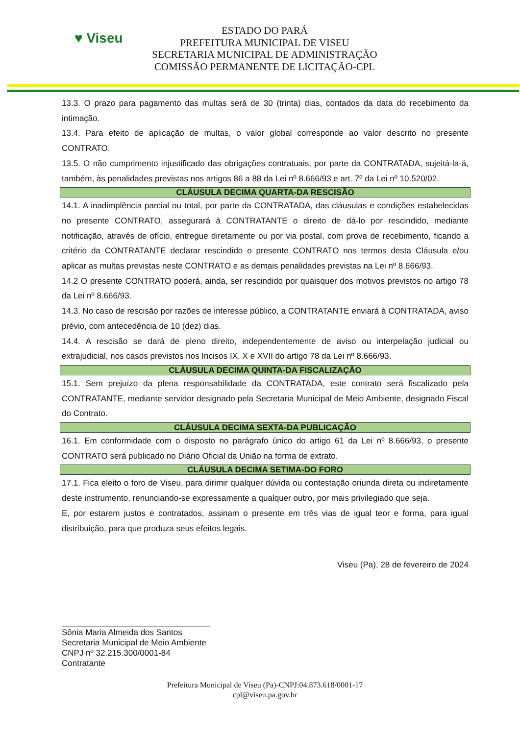♥ Viseu
ESTADO DO PARÁ
PREFEITURA MUNICIPAL DE VISEU
SECRETARIA MUNICIPAL DE ADMINISTRAÇÃO
COMISSÃO PERMANENTE DE LICITAÇÃO-CPL
13.3. O prazo para pagamento das multas será de 30 (trinta) dias, contados da data do recebimento da intimação.
13.4. Para efeito de aplicação de multas, o valor global corresponde ao valor descrito no presente CONTRATO.
13.5. O não cumprimento injustificado das obrigações contratuais, por parte da CONTRATADA, sujeitá-la-á, também, às penalidades previstas nos artigos 86 a 88 da Lei nº 8.666/93 e art. 7º da Lei nº 10.520/02.
CLÁUSULA DECIMA QUARTA-DA RESCISÃO
14.1. A inadimplência parcial ou total, por parte da CONTRATADA, das cláusulas e condições estabelecidas no presente CONTRATO, assegurará à CONTRATANTE o direito de dá-lo por rescindido, mediante notificação, através de ofício, entregue diretamente ou por via postal, com prova de recebimento, ficando a critério da CONTRATANTE declarar rescindido o presente CONTRATO nos termos desta Cláusula e/ou aplicar as multas previstas neste CONTRATO e as demais penalidades previstas na Lei nº 8.666/93.
14.2 O presente CONTRATO poderá, ainda, ser rescindido por quaisquer dos motivos previstos no artigo 78 da Lei nº 8.666/93.
14.3. No caso de rescisão por razões de interesse público, a CONTRATANTE enviará à CONTRATADA, aviso prévio, com antecedência de 10 (dez) dias.
14.4. A rescisão se dará de pleno direito, independentemente de aviso ou interpelação judicial ou extrajudicial, nos casos previstos nos Incisos IX, X e XVII do artigo 78 da Lei nº 8.666/93.
CLÁUSULA DECIMA QUINTA-DA FISCALIZAÇÃO
15.1. Sem prejuízo da plena responsabilidade da CONTRATADA, este contrato será fiscalizado pela CONTRATANTE, mediante servidor designado pela Secretaria Municipal de Meio Ambiente, designado Fiscal do Contrato.
CLÁUSULA DECIMA SEXTA-DA PUBLICAÇÃO
16.1. Em conformidade com o disposto no parágrafo único do artigo 61 da Lei nº 8.666/93, o presente CONTRATO será publicado no Diário Oficial da União na forma de extrato.
CLÁUSULA DECIMA SETIMA-DO FORO
17.1. Fica eleito o foro de Viseu, para dirimir qualquer dúvida ou contestação oriunda direta ou indiretamente deste instrumento, renunciando-se expressamente a qualquer outro, por mais privilegiado que seja.
E, por estarem justos e contratados, assinam o presente em três vias de igual teor e forma, para igual distribuição, para que produza seus efeitos legais.
Viseu (Pa), 28 de fevereiro de 2024
________________________________
Sônia Maria Almeida dos Santos
Secretaria Municipal de Meio Ambiente
CNPJ nº 32.215.300/0001-84
Contratante
Prefeitura Municipal de Viseu (Pa)-CNPJ:04.873.618/0001-17
cpl@viseu.pa.gov.br